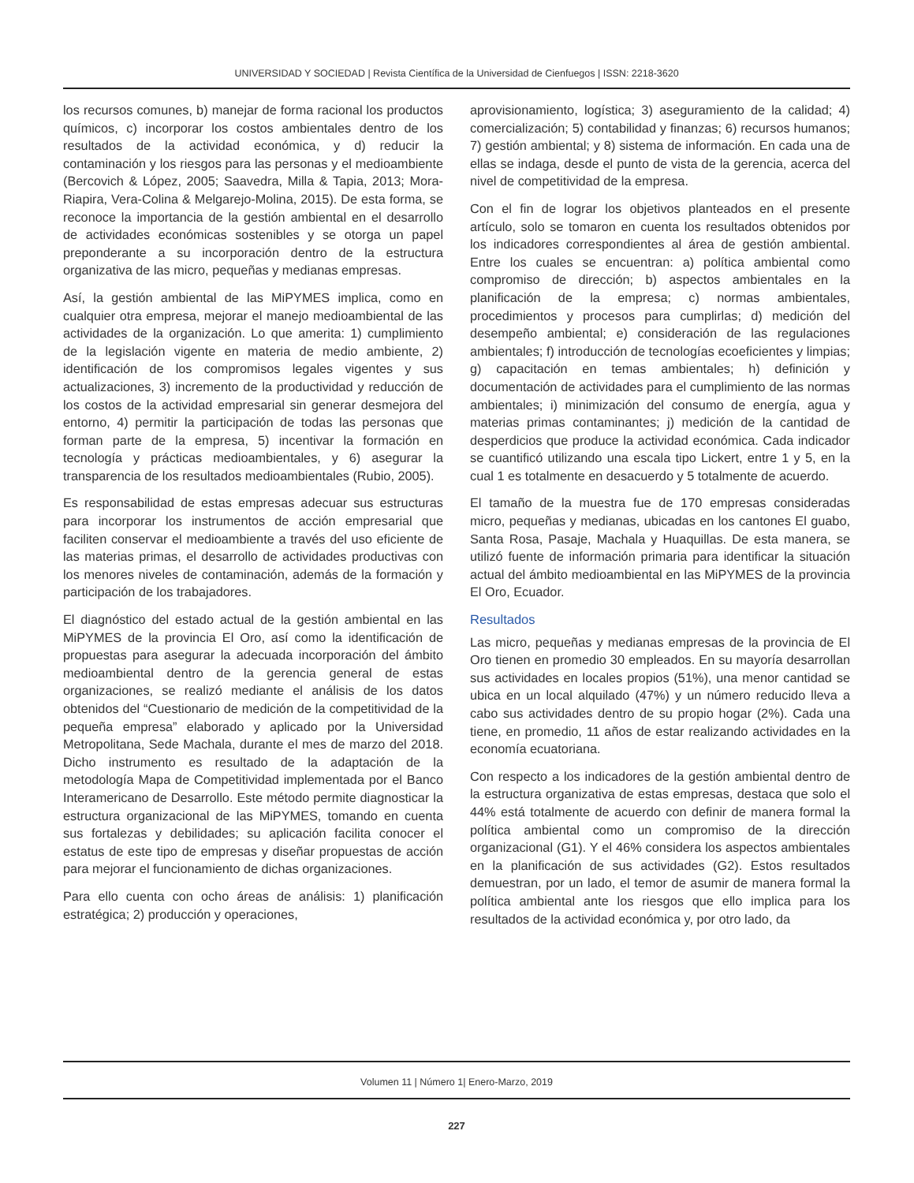UNIVERSIDAD Y SOCIEDAD | Revista Científica de la Universidad de Cienfuegos | ISSN: 2218-3620
los recursos comunes, b) manejar de forma racional los productos químicos, c) incorporar los costos ambientales dentro de los resultados de la actividad económica, y d) reducir la contaminación y los riesgos para las personas y el medioambiente (Bercovich & López, 2005; Saavedra, Milla & Tapia, 2013; Mora-Riapira, Vera-Colina & Melgarejo-Molina, 2015). De esta forma, se reconoce la importancia de la gestión ambiental en el desarrollo de actividades económicas sostenibles y se otorga un papel preponderante a su incorporación dentro de la estructura organizativa de las micro, pequeñas y medianas empresas.
Así, la gestión ambiental de las MiPYMES implica, como en cualquier otra empresa, mejorar el manejo medioambiental de las actividades de la organización. Lo que amerita: 1) cumplimiento de la legislación vigente en materia de medio ambiente, 2) identificación de los compromisos legales vigentes y sus actualizaciones, 3) incremento de la productividad y reducción de los costos de la actividad empresarial sin generar desmejora del entorno, 4) permitir la participación de todas las personas que forman parte de la empresa, 5) incentivar la formación en tecnología y prácticas medioambientales, y 6) asegurar la transparencia de los resultados medioambientales (Rubio, 2005).
Es responsabilidad de estas empresas adecuar sus estructuras para incorporar los instrumentos de acción empresarial que faciliten conservar el medioambiente a través del uso eficiente de las materias primas, el desarrollo de actividades productivas con los menores niveles de contaminación, además de la formación y participación de los trabajadores.
El diagnóstico del estado actual de la gestión ambiental en las MiPYMES de la provincia El Oro, así como la identificación de propuestas para asegurar la adecuada incorporación del ámbito medioambiental dentro de la gerencia general de estas organizaciones, se realizó mediante el análisis de los datos obtenidos del “Cuestionario de medición de la competitividad de la pequeña empresa” elaborado y aplicado por la Universidad Metropolitana, Sede Machala, durante el mes de marzo del 2018. Dicho instrumento es resultado de la adaptación de la metodología Mapa de Competitividad implementada por el Banco Interamericano de Desarrollo. Este método permite diagnosticar la estructura organizacional de las MiPYMES, tomando en cuenta sus fortalezas y debilidades; su aplicación facilita conocer el estatus de este tipo de empresas y diseñar propuestas de acción para mejorar el funcionamiento de dichas organizaciones.
Para ello cuenta con ocho áreas de análisis: 1) planificación estratégica; 2) producción y operaciones,
aprovisionamiento, logística; 3) aseguramiento de la calidad; 4) comercialización; 5) contabilidad y finanzas; 6) recursos humanos; 7) gestión ambiental; y 8) sistema de información. En cada una de ellas se indaga, desde el punto de vista de la gerencia, acerca del nivel de competitividad de la empresa.
Con el fin de lograr los objetivos planteados en el presente artículo, solo se tomaron en cuenta los resultados obtenidos por los indicadores correspondientes al área de gestión ambiental. Entre los cuales se encuentran: a) política ambiental como compromiso de dirección; b) aspectos ambientales en la planificación de la empresa; c) normas ambientales, procedimientos y procesos para cumplirlas; d) medición del desempeño ambiental; e) consideración de las regulaciones ambientales; f) introducción de tecnologías ecoeficientes y limpias; g) capacitación en temas ambientales; h) definición y documentación de actividades para el cumplimiento de las normas ambientales; i) minimización del consumo de energía, agua y materias primas contaminantes; j) medición de la cantidad de desperdicios que produce la actividad económica. Cada indicador se cuantificó utilizando una escala tipo Lickert, entre 1 y 5, en la cual 1 es totalmente en desacuerdo y 5 totalmente de acuerdo.
El tamaño de la muestra fue de 170 empresas consideradas micro, pequeñas y medianas, ubicadas en los cantones El guabo, Santa Rosa, Pasaje, Machala y Huaquillas. De esta manera, se utilizó fuente de información primaria para identificar la situación actual del ámbito medioambiental en las MiPYMES de la provincia El Oro, Ecuador.
Resultados
Las micro, pequeñas y medianas empresas de la provincia de El Oro tienen en promedio 30 empleados. En su mayoría desarrollan sus actividades en locales propios (51%), una menor cantidad se ubica en un local alquilado (47%) y un número reducido lleva a cabo sus actividades dentro de su propio hogar (2%). Cada una tiene, en promedio, 11 años de estar realizando actividades en la economía ecuatoriana.
Con respecto a los indicadores de la gestión ambiental dentro de la estructura organizativa de estas empresas, destaca que solo el 44% está totalmente de acuerdo con definir de manera formal la política ambiental como un compromiso de la dirección organizacional (G1). Y el 46% considera los aspectos ambientales en la planificación de sus actividades (G2). Estos resultados demuestran, por un lado, el temor de asumir de manera formal la política ambiental ante los riesgos que ello implica para los resultados de la actividad económica y, por otro lado, da
Volumen 11 | Número 1| Enero-Marzo, 2019
227